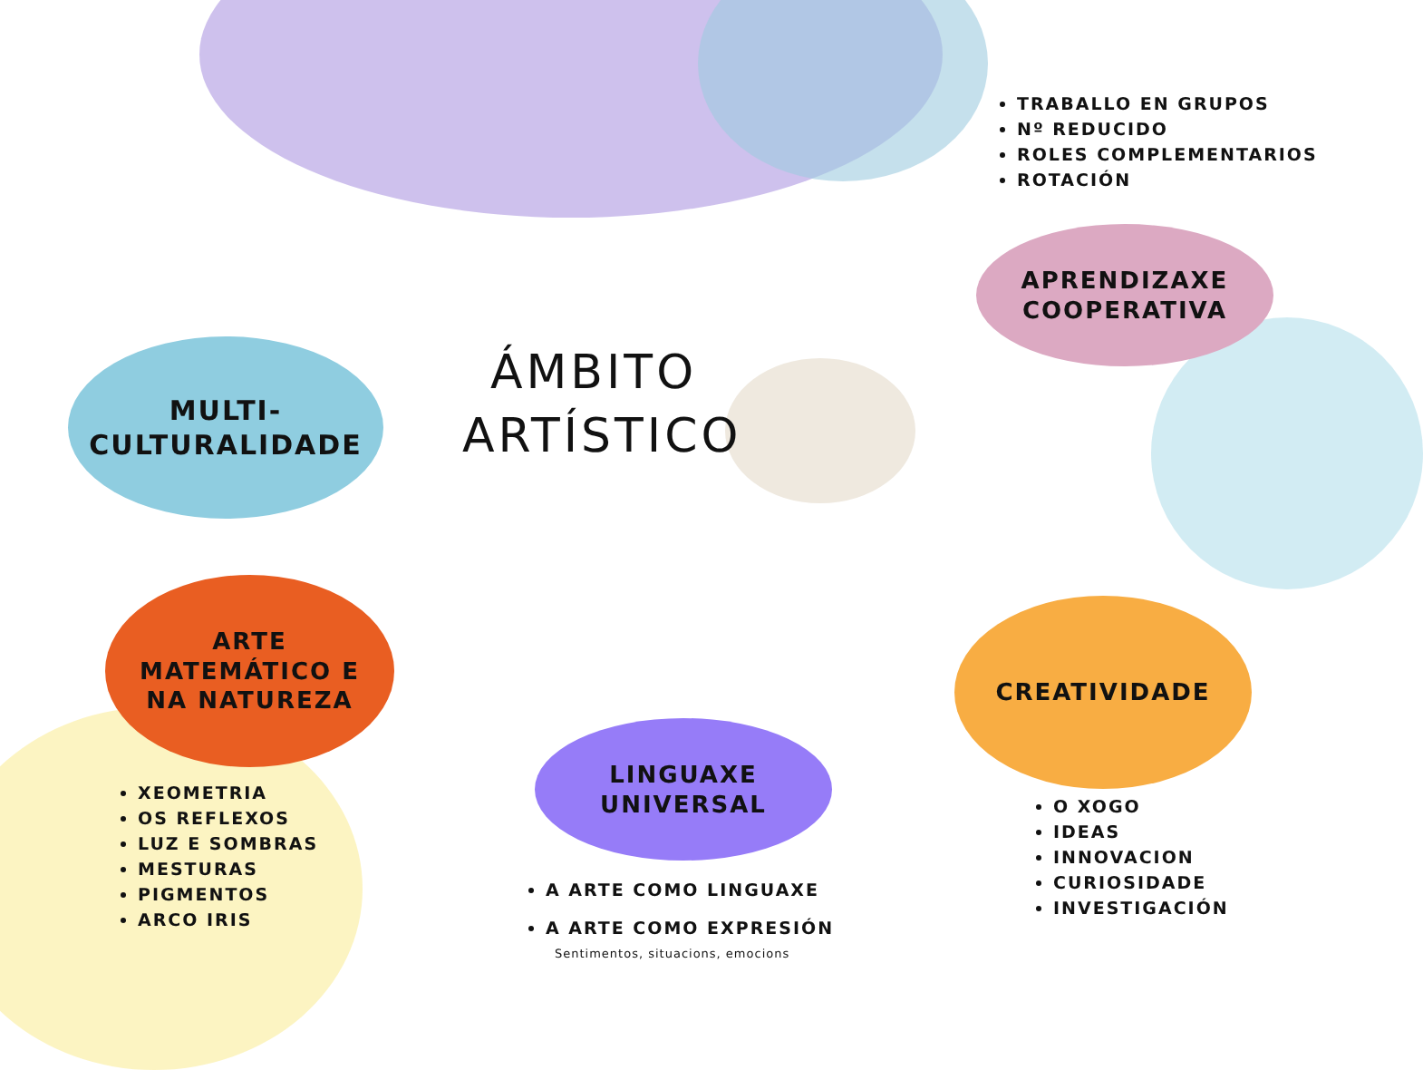TRABALLO EN GRUPOS
Nº REDUCIDO
ROLES COMPLEMENTARIOS
ROTACIÓN
APRENDIZAXE
COOPERATIVA
MULTI-
CULTURALIDADE
ÁMBITO
ARTÍSTICO
ARTE
MATEMÁTICO E
NA NATUREZA
CREATIVIDADE
LINGUAXE
UNIVERSAL
XEOMETRIA
OS REFLEXOS
LUZ E SOMBRAS
MESTURAS
PIGMENTOS
ARCO IRIS
A ARTE COMO LINGUAXE
A ARTE COMO EXPRESIÓN
Sentimentos, situacions, emocions
O XOGO
IDEAS
INNOVACION
CURIOSIDADE
INVESTIGACIÓN